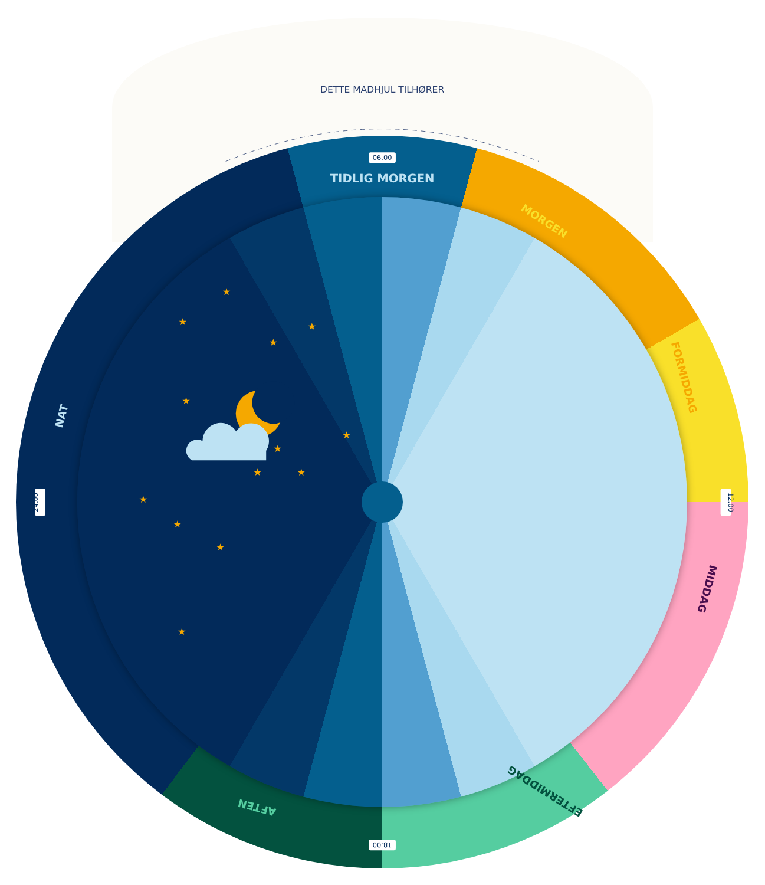DETTE MADHJUL TILHØRER
TIDLIG MORGEN
06.00
MORGEN
FORMIDDAG
12.00
MIDDAG
EFTERMIDDAG
18.00
AFTEN
24.00
NAT
★
★
★
★
★
★
★
★
★
★
★
★
★